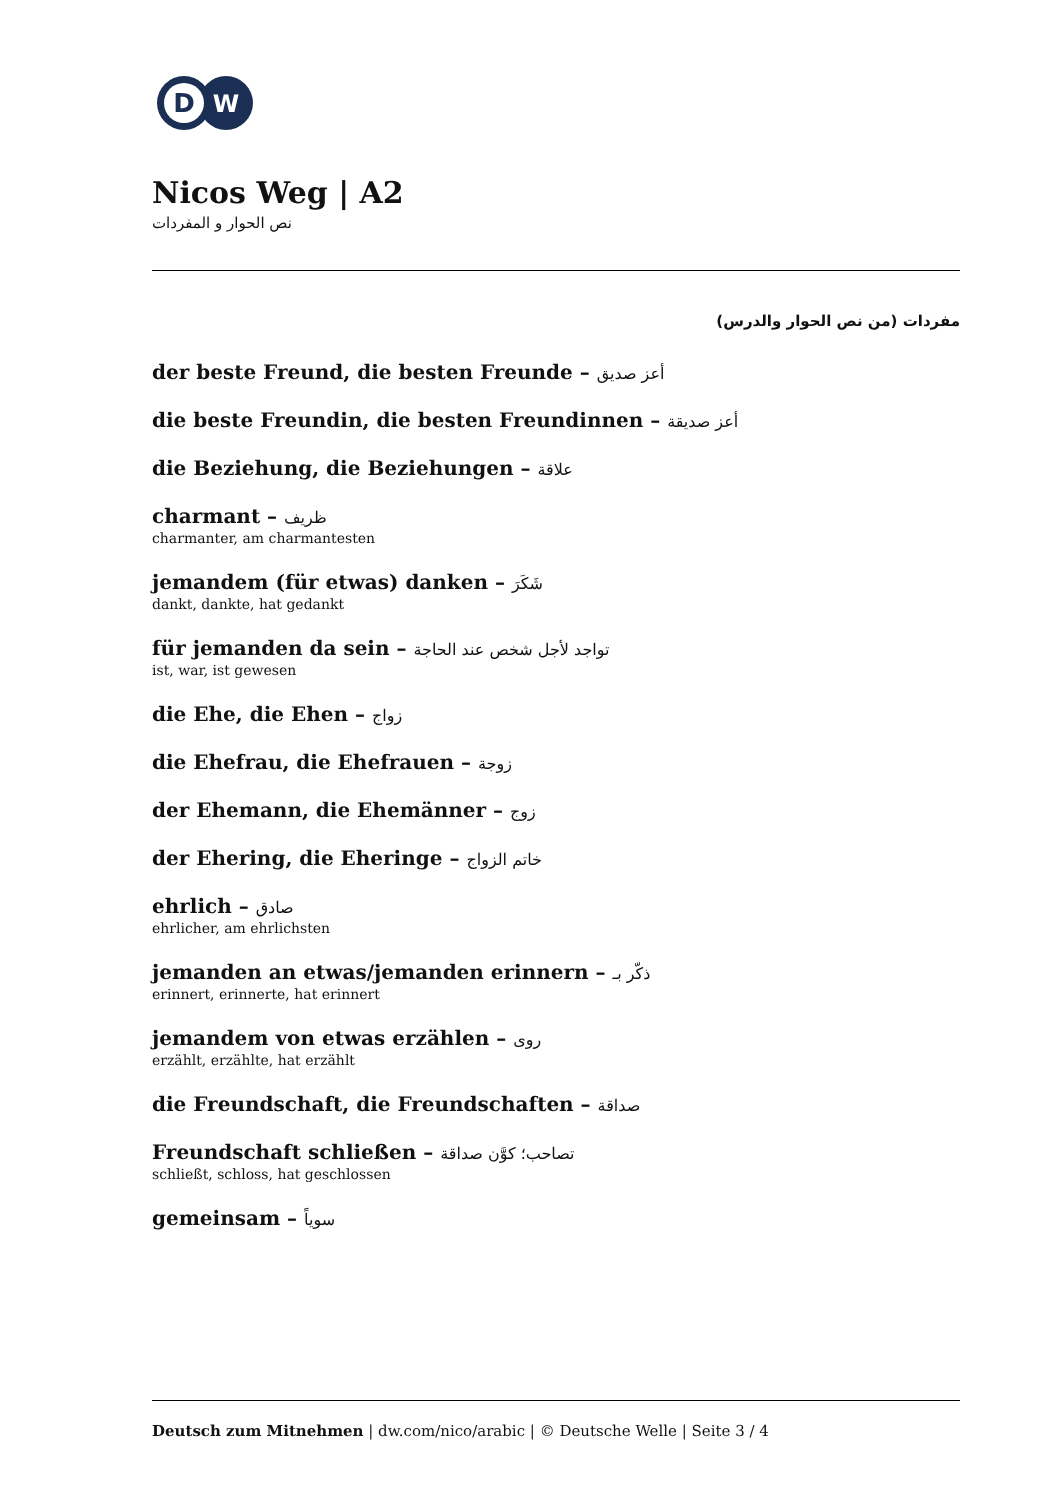D
W
Nicos Weg | A2
نص الحوار و المفردات
مفردات (من نص الحوار والدرس)
der beste Freund, die besten Freunde – أعز صديق
die beste Freundin, die besten Freundinnen – أعز صديقة
die Beziehung, die Beziehungen – علاقة
charmant – ظريف
charmanter, am charmantesten
jemandem (für etwas) danken – شَكَرَ
dankt, dankte, hat gedankt
für jemanden da sein – تواجد لأجل شخص عند الحاجة
ist, war, ist gewesen
die Ehe, die Ehen – زواج
die Ehefrau, die Ehefrauen – زوجة
der Ehemann, die Ehemänner – زوج
der Ehering, die Eheringe – خاتم الزواج
ehrlich – صادق
ehrlicher, am ehrlichsten
jemanden an etwas/jemanden erinnern – ذكّر بـ
erinnert, erinnerte, hat erinnert
jemandem von etwas erzählen – روى
erzählt, erzählte, hat erzählt
die Freundschaft, die Freundschaften – صداقة
Freundschaft schließen – تصاحب؛ كوَّن صداقة
schließt, schloss, hat geschlossen
gemeinsam – سوياً
Deutsch zum Mitnehmen | dw.com/nico/arabic | © Deutsche Welle | Seite 3 / 4